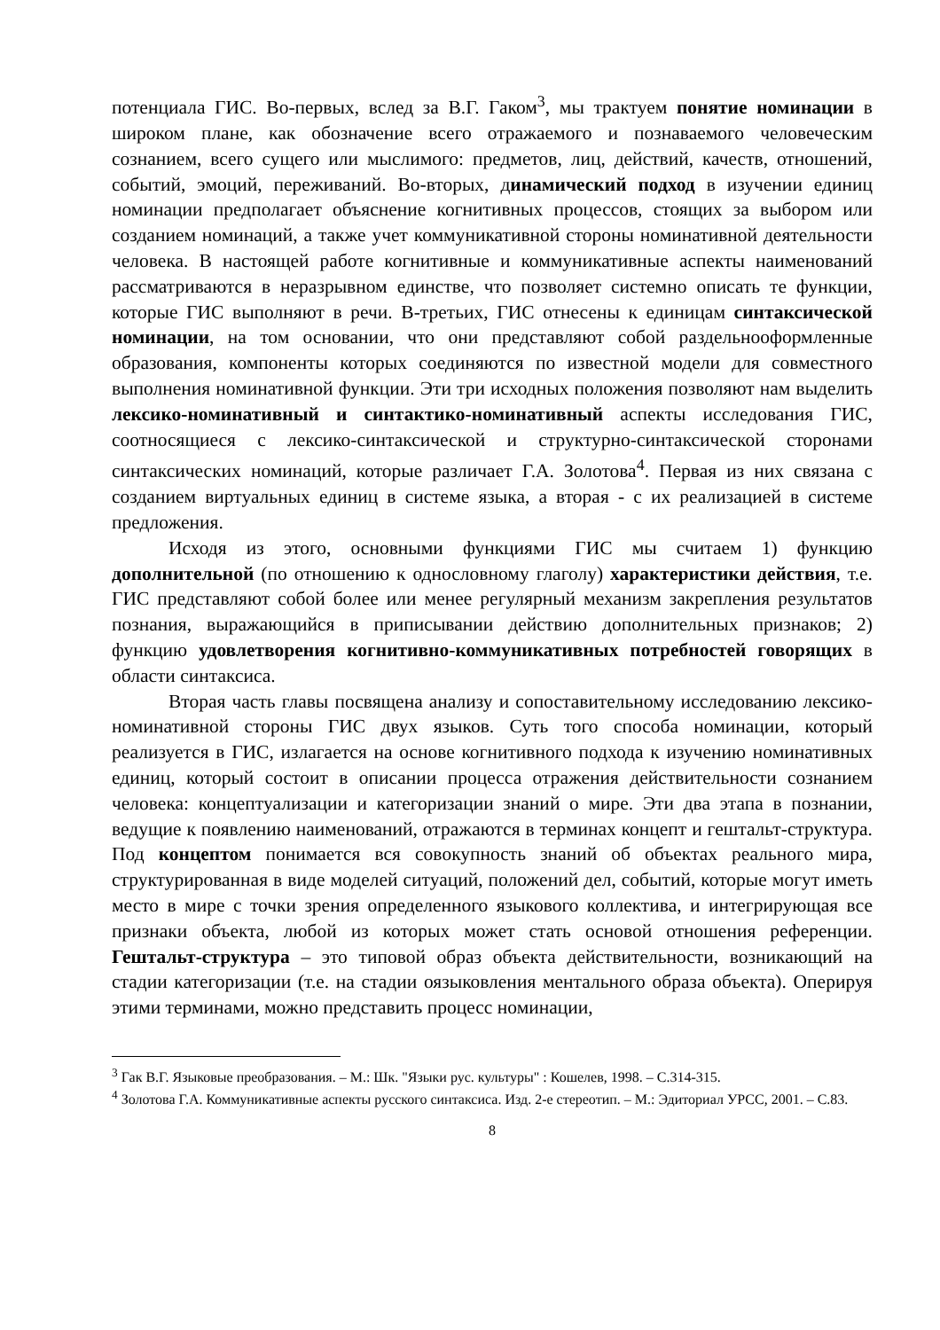потенциала ГИС. Во-первых, вслед за В.Г. Гаком<sup>3</sup>, мы трактуем понятие номинации в широком плане, как обозначение всего отражаемого и познаваемого человеческим сознанием, всего сущего или мыслимого: предметов, лиц, действий, качеств, отношений, событий, эмоций, переживаний. Во-вторых, динамический подход в изучении единиц номинации предполагает объяснение когнитивных процессов, стоящих за выбором или созданием номинаций, а также учет коммуникативной стороны номинативной деятельности человека. В настоящей работе когнитивные и коммуникативные аспекты наименований рассматриваются в неразрывном единстве, что позволяет системно описать те функции, которые ГИС выполняют в речи. В-третьих, ГИС отнесены к единицам синтаксической номинации, на том основании, что они представляют собой раздельнооформленные образования, компоненты которых соединяются по известной модели для совместного выполнения номинативной функции. Эти три исходных положения позволяют нам выделить лексико-номинативный и синтактико-номинативный аспекты исследования ГИС, соотносящиеся с лексико-синтаксической и структурно-синтаксической сторонами синтаксических номинаций, которые различает Г.А. Золотова<sup>4</sup>. Первая из них связана с созданием виртуальных единиц в системе языка, а вторая - с их реализацией в системе предложения.
Исходя из этого, основными функциями ГИС мы считаем 1) функцию дополнительной (по отношению к однословному глаголу) характеристики действия, т.е. ГИС представляют собой более или менее регулярный механизм закрепления результатов познания, выражающийся в приписывании действию дополнительных признаков; 2) функцию удовлетворения когнитивно-коммуникативных потребностей говорящих в области синтаксиса.
Вторая часть главы посвящена анализу и сопоставительному исследованию лексико-номинативной стороны ГИС двух языков. Суть того способа номинации, который реализуется в ГИС, излагается на основе когнитивного подхода к изучению номинативных единиц, который состоит в описании процесса отражения действительности сознанием человека: концептуализации и категоризации знаний о мире. Эти два этапа в познании, ведущие к появлению наименований, отражаются в терминах концепт и гештальт-структура. Под концептом понимается вся совокупность знаний об объектах реального мира, структурированная в виде моделей ситуаций, положений дел, событий, которые могут иметь место в мире с точки зрения определенного языкового коллектива, и интегрирующая все признаки объекта, любой из которых может стать основой отношения референции. Гештальт-структура – это типовой образ объекта действительности, возникающий на стадии категоризации (т.е. на стадии оязыковления ментального образа объекта). Оперируя этими терминами, можно представить процесс номинации,
<sup>3</sup> Гак В.Г. Языковые преобразования. – М.: Шк. "Языки рус. культуры" : Кошелев, 1998. – С.314-315.
<sup>4</sup> Золотова Г.А. Коммуникативные аспекты русского синтаксиса. Изд. 2-е стереотип. – М.: Эдиториал УРСС, 2001. – С.83.
8